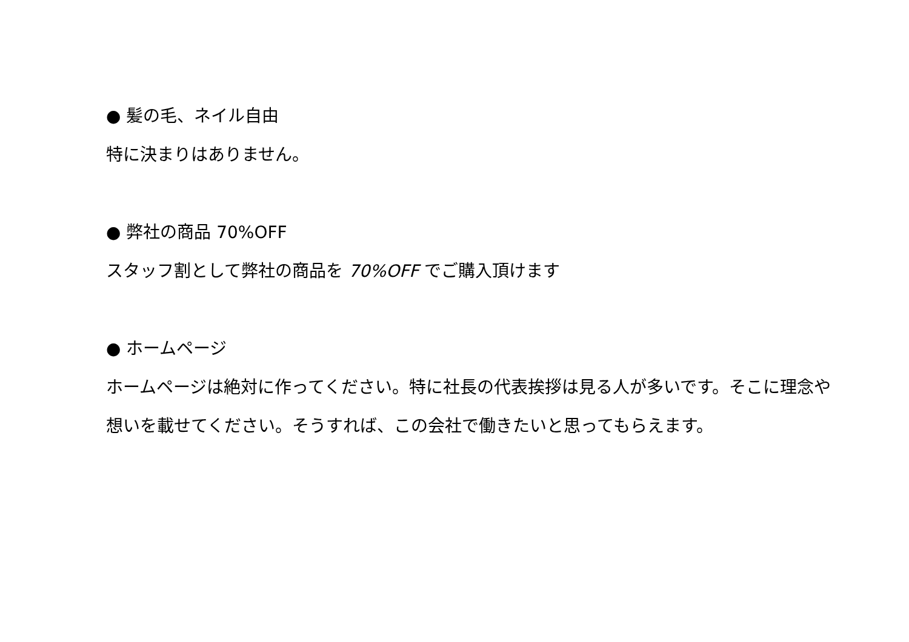● 髪の毛、ネイル自由
特に決まりはありません。
● 弊社の商品 70%OFF
スタッフ割として弊社の商品を 70%OFF でご購入頂けます
● ホームページ
ホームページは絶対に作ってください。特に社長の代表挨拶は見る人が多いです。そこに理念や想いを載せてください。そうすれば、この会社で働きたいと思ってもらえます。